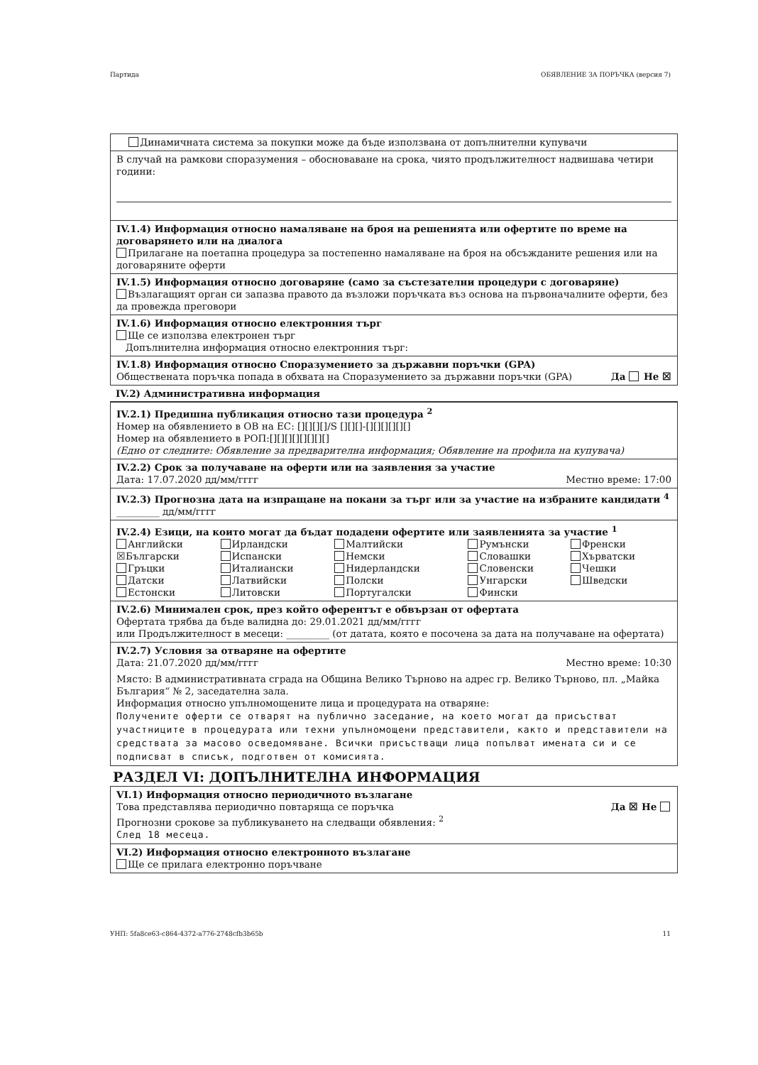Партида ОБЯВЛЕНИЕ ЗА ПОРЪЧКА (версия 7)
Динамичната система за покупки може да бъде използвана от допълнителни купувачи
В случай на рамкови споразумения – обосноваване на срока, чиято продължителност надвишава четири години:
IV.1.4) Информация относно намаляване на броя на решенията или офертите по време на договарянето или на диалога
Прилагане на поетапна процедура за постепенно намаляване на броя на обсъжданите решения или на договаряните оферти
IV.1.5) Информация относно договаряне (само за състезателни процедури с договаряне)
Възлагащият орган си запазва правото да възложи поръчката въз основа на първоначалните оферти, без да провежда преговори
IV.1.6) Информация относно електронния търг
Ще се използва електронен търг
Допълнителна информация относно електронния търг:
IV.1.8) Информация относно Споразумението за държавни поръчки (GPA)
Обществената поръчка попада в обхвата на Споразумението за държавни поръчки (GPA) Да Не ☒
IV.2) Административна информация
IV.2.1) Предишна публикация относно тази процедура <sup>2</sup>
Номер на обявлението в ОВ на ЕС: [][][][]/S [][][]-[][][][][][]
Номер на обявлението в РОП:[][][][][][][][]
(Едно от следните: Обявление за предварителна информация; Обявление на профила на купувача)
IV.2.2) Срок за получаване на оферти или на заявления за участие
Дата: 17.07.2020 дд/мм/гггг Местно време: 17:00
IV.2.3) Прогнозна дата на изпращане на покани за търг или за участие на избраните кандидати <sup>4</sup>
_________ дд/мм/гггг
IV.2.4) Езици, на които могат да бъдат подадени офертите или заявленията за участие <sup>1</sup>
| Английски | Ирландски | Малтийски | Румънски | Френски |
| ☒Български | Испански | Немски | Словашки | Хърватски |
| Гръцки | Италиански | Нидерландски | Словенски | Чешки |
| Датски | Латвийски | Полски | Унгарски | Шведски |
| Естонски | Литовски | Португалски | Фински | |
IV.2.6) Минимален срок, през който оферентът е обвързан от офертата
Офертата трябва да бъде валидна до: 29.01.2021 дд/мм/гггг
или Продължителност в месеци: _________ (от датата, която е посочена за дата на получаване на офертата)
IV.2.7) Условия за отваряне на офертите
Дата: 21.07.2020 дд/мм/гггг Местно време: 10:30
Място: В административната сграда на Община Велико Търново на адрес гр. Велико Търново, пл. „Майка България“ № 2, заседателна зала.
Информация относно упълномощените лица и процедурата на отваряне:
Получените оферти се отварят на публично заседание, на което могат да присъстват участниците в процедурата или техни упълномощени представители, както и представители на средствата за масово осведомяване. Всички присъстващи лица попълват имената си и се подписват в списък, подготвен от комисията.
РАЗДЕЛ VI: ДОПЪЛНИТЕЛНА ИНФОРМАЦИЯ
VI.1) Информация относно периодичното възлагане
Това представлява периодично повтаряща се поръчка Да ☒ Не
Прогнозни срокове за публикуването на следващи обявления: <sup>2</sup>
След 18 месеца.
VI.2) Информация относно електронното възлагане
Ще се прилага електронно поръчване
УНП: 5fa8ce63-c864-4372-a776-2748cfb3b65b 11